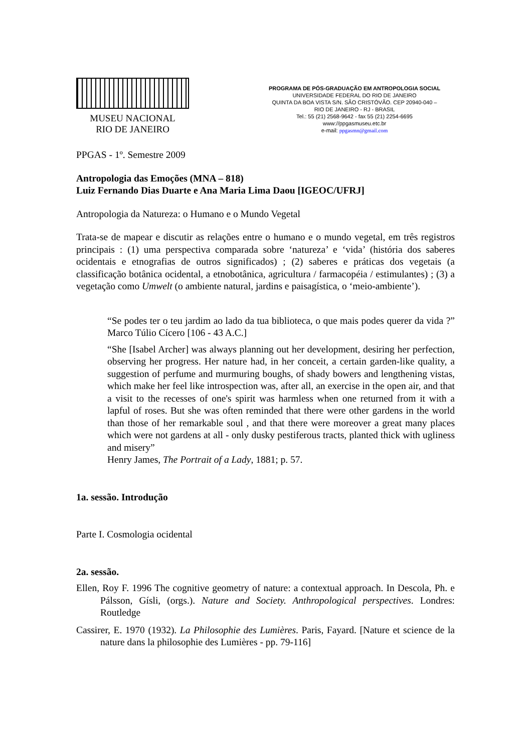MUSEU NACIONAL
RIO DE JANEIRO
PROGRAMA DE PÓS-GRADUAÇÃO EM ANTROPOLOGIA SOCIAL
UNIVERSIDADE FEDERAL DO RIO DE JANEIRO
QUINTA DA BOA VISTA S/N. SÃO CRISTÓVÃO. CEP 20940-040 –
RIO DE JANEIRO - RJ - BRASIL
Tel.: 55 (21) 2568-9642 - fax 55 (21) 2254-6695
www://ppgasmuseu.etc.br
e-mail: ppgasmn@gmail.com
PPGAS - 1º. Semestre 2009
Antropologia das Emoções (MNA – 818)
Luiz Fernando Dias Duarte e Ana Maria Lima Daou [IGEOC/UFRJ]
Antropologia da Natureza: o Humano e o Mundo Vegetal
Trata-se de mapear e discutir as relações entre o humano e o mundo vegetal, em três registros principais : (1) uma perspectiva comparada sobre ‘natureza’ e ‘vida’ (história dos saberes ocidentais e etnografias de outros significados) ; (2) saberes e práticas dos vegetais (a classificação botânica ocidental, a etnobotânica, agricultura / farmacopéia / estimulantes) ; (3) a vegetação como Umwelt (o ambiente natural, jardins e paisagística, o ‘meio-ambiente’).
“Se podes ter o teu jardim ao lado da tua biblioteca, o que mais podes querer da vida ?” Marco Túlio Cícero [106 - 43 A.C.]
“She [Isabel Archer] was always planning out her development, desiring her perfection, observing her progress. Her nature had, in her conceit, a certain garden-like quality, a suggestion of perfume and murmuring boughs, of shady bowers and lengthening vistas, which make her feel like introspection was, after all, an exercise in the open air, and that a visit to the recesses of one's spirit was harmless when one returned from it with a lapful of roses. But she was often reminded that there were other gardens in the world than those of her remarkable soul , and that there were moreover a great many places which were not gardens at all - only dusky pestiferous tracts, planted thick with ugliness and misery”
Henry James, The Portrait of a Lady, 1881; p. 57.
1a. sessão. Introdução
Parte I. Cosmologia ocidental
2a. sessão.
Ellen, Roy F. 1996 The cognitive geometry of nature: a contextual approach. In Descola, Ph. e Pálsson, Gísli, (orgs.). Nature and Society. Anthropological perspectives. Londres: Routledge
Cassirer, E. 1970 (1932). La Philosophie des Lumières. Paris, Fayard. [Nature et science de la nature dans la philosophie des Lumières - pp. 79-116]